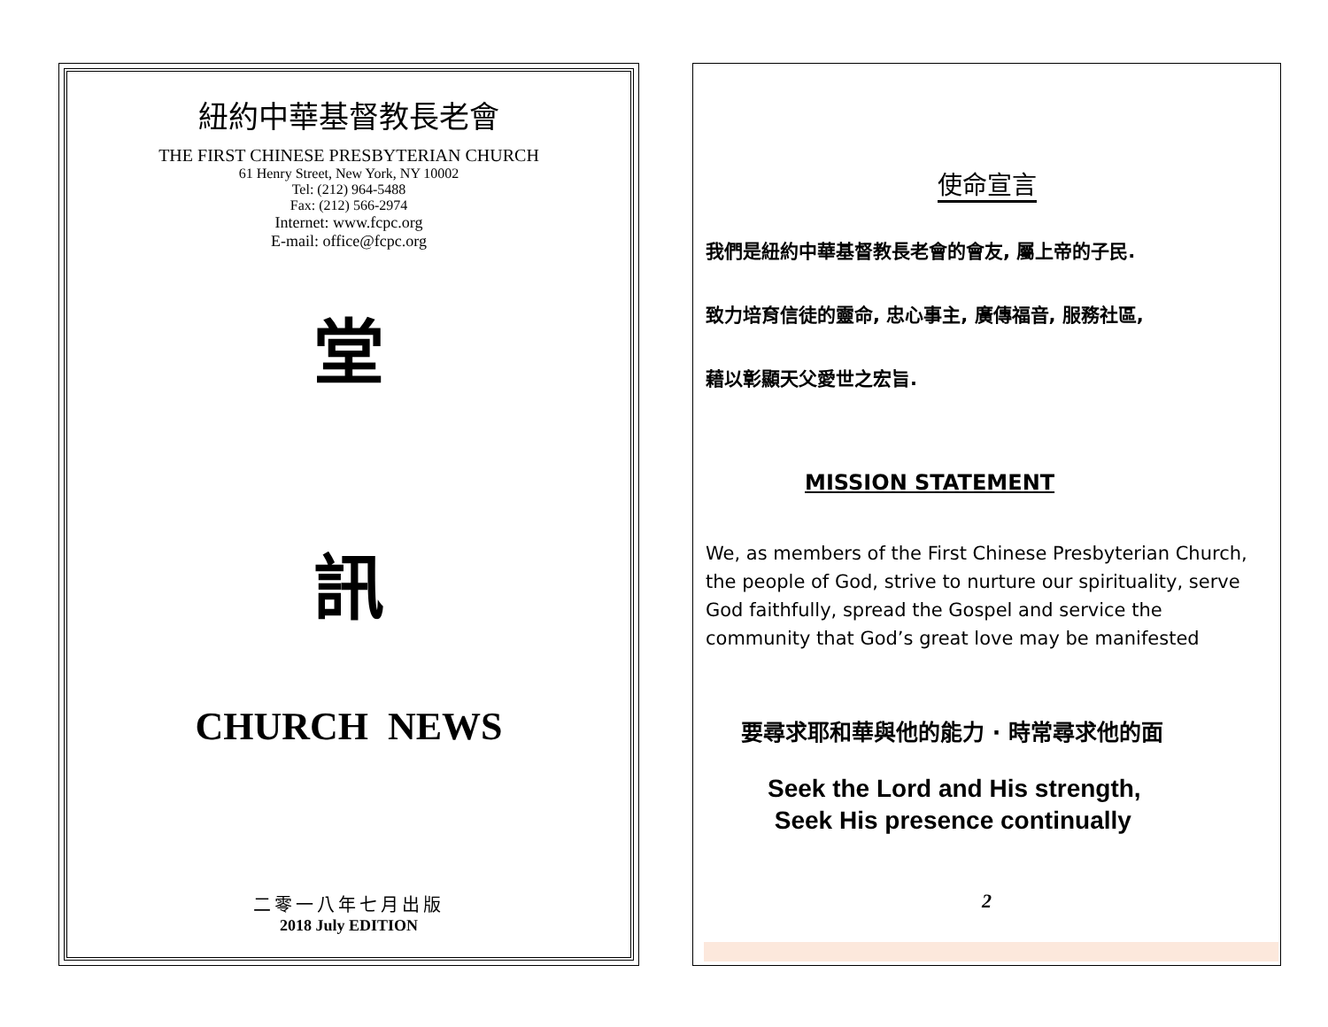紐約中華基督教長老會
THE FIRST CHINESE PRESBYTERIAN CHURCH
61 Henry Street, New York, NY 10002
Tel: (212) 964-5488
Fax: (212) 566-2974
Internet: www.fcpc.org
E-mail: office@fcpc.org
堂
訊
CHURCH NEWS
二零一八年七月出版
2018 July EDITION
使命宣言
我們是紐約中華基督教長老會的會友, 屬上帝的子民.
致力培育信徒的靈命, 忠心事主, 廣傳福音, 服務社區,
藉以彰顯天父愛世之宏旨.
MISSION STATEMENT
We, as members of the First Chinese Presbyterian Church, the people of God, strive to nurture our spirituality, serve God faithfully, spread the Gospel and service the community that God’s great love may be manifested
要尋求耶和華與他的能力 · 時常尋求他的面
Seek the Lord and His strength,
Seek His presence continually
2